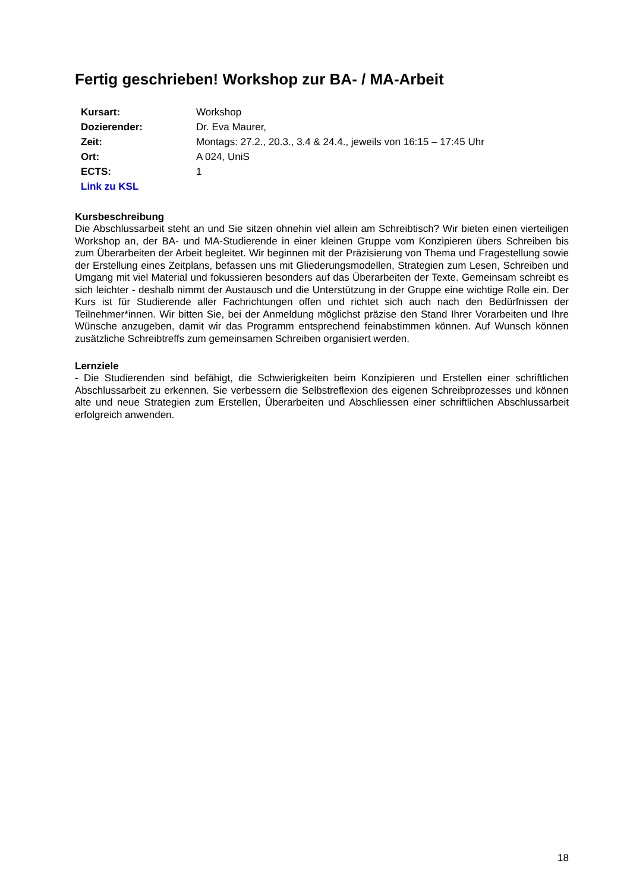Fertig geschrieben! Workshop zur BA- / MA-Arbeit
| Kursart: | Workshop |
| Dozierender: | Dr. Eva Maurer, |
| Zeit: | Montags: 27.2., 20.3., 3.4 & 24.4., jeweils von 16:15 – 17:45 Uhr |
| Ort: | A 024, UniS |
| ECTS: | 1 |
| Link zu KSL | |
Kursbeschreibung
Die Abschlussarbeit steht an und Sie sitzen ohnehin viel allein am Schreibtisch? Wir bieten einen vierteiligen Workshop an, der BA- und MA-Studierende in einer kleinen Gruppe vom Konzipieren übers Schreiben bis zum Überarbeiten der Arbeit begleitet. Wir beginnen mit der Präzisierung von Thema und Fragestellung sowie der Erstellung eines Zeitplans, befassen uns mit Gliederungsmodellen, Strategien zum Lesen, Schreiben und Umgang mit viel Material und fokussieren besonders auf das Überarbeiten der Texte. Gemeinsam schreibt es sich leichter - deshalb nimmt der Austausch und die Unterstützung in der Gruppe eine wichtige Rolle ein. Der Kurs ist für Studierende aller Fachrichtungen offen und richtet sich auch nach den Bedürfnissen der Teilnehmer*innen. Wir bitten Sie, bei der Anmeldung möglichst präzise den Stand Ihrer Vorarbeiten und Ihre Wünsche anzugeben, damit wir das Programm entsprechend feinabstimmen können. Auf Wunsch können zusätzliche Schreibtreffs zum gemeinsamen Schreiben organisiert werden.
Lernziele
- Die Studierenden sind befähigt, die Schwierigkeiten beim Konzipieren und Erstellen einer schriftlichen Abschlussarbeit zu erkennen. Sie verbessern die Selbstreflexion des eigenen Schreibprozesses und können alte und neue Strategien zum Erstellen, Überarbeiten und Abschliessen einer schriftlichen Abschlussarbeit erfolgreich anwenden.
18